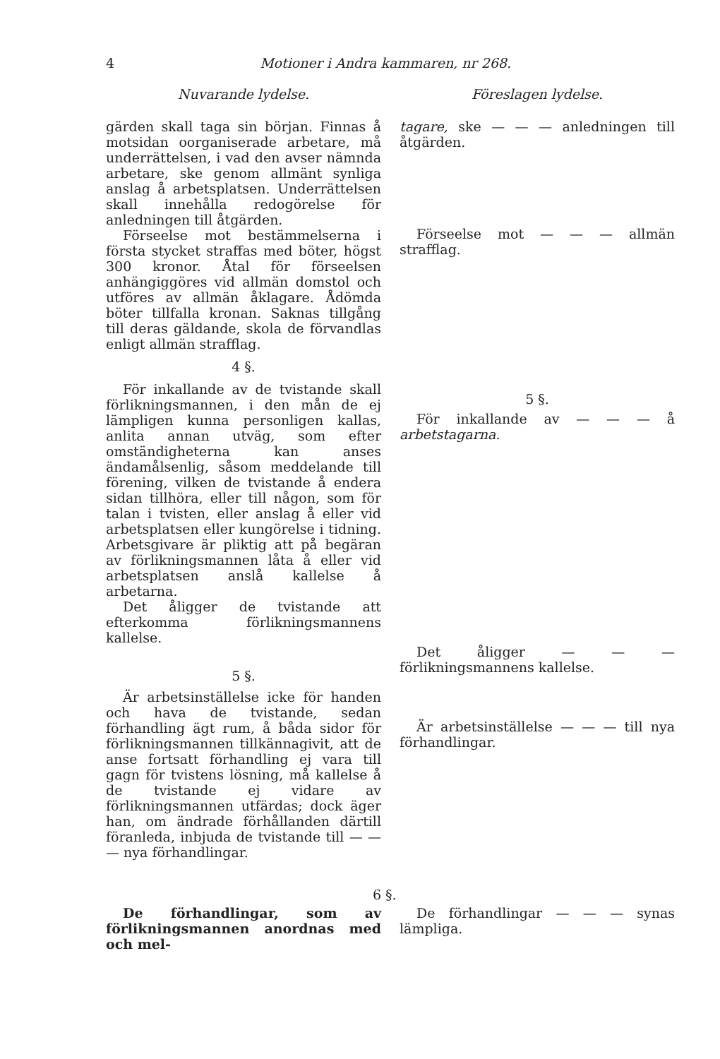4 Motioner i Andra kammaren, nr 268.
Nuvarande lydelse. Föreslagen lydelse.
gärden skall taga sin början. Finnas å motsidan oorganiserade arbetare, må underrättelsen, i vad den avser nämnda arbetare, ske genom allmänt synliga anslag å arbetsplatsen. Underrättelsen skall innehålla redogörelse för anledningen till åtgärden.
Förseelse mot bestämmelserna i första stycket straffas med böter, högst 300 kronor. Åtal för förseelsen anhängiggöres vid allmän domstol och utföres av allmän åklagare. Ådömda böter tillfalla kronan. Saknas tillgång till deras gäldande, skola de förvandlas enligt allmän strafflag.
4 §.
För inkallande av de tvistande skall förlikningsmannen, i den mån de ej lämpligen kunna personligen kallas, anlita annan utväg, som efter omständigheterna kan anses ändamålsenlig, såsom meddelande till förening, vilken de tvistande å endera sidan tillhöra, eller till någon, som för talan i tvisten, eller anslag å eller vid arbetsplatsen eller kungörelse i tidning. Arbetsgivare är pliktig att på begäran av förlikningsmannen låta å eller vid arbetsplatsen anslå kallelse å arbetarna.
Det åligger de tvistande att efterkomma förlikningsmannens kallelse.
5 §.
Är arbetsinställelse icke för handen och hava de tvistande, sedan förhandling ägt rum, å båda sidor för förlikningsmannen tillkännagivit, att de anse fortsatt förhandling ej vara till gagn för tvistens lösning, må kallelse å de tvistande ej vidare av förlikningsmannen utfärdas; dock äger han, om ändrade förhållanden därtill föranleda, inbjuda de tvistande till — — — nya förhandlingar.
tagare, ske — — — anledningen till åtgärden.
Förseelse mot — — — allmän strafflag.
5 §.
För inkallande av — — — å arbetstagarna.
Det åligger — — — förlikningsmannens kallelse.
Är arbetsinställelse — — — till nya förhandlingar.
6 §.
De förhandlingar, som av förlikningsmannen anordnas med och mel-
De förhandlingar — — — synas lämpliga.